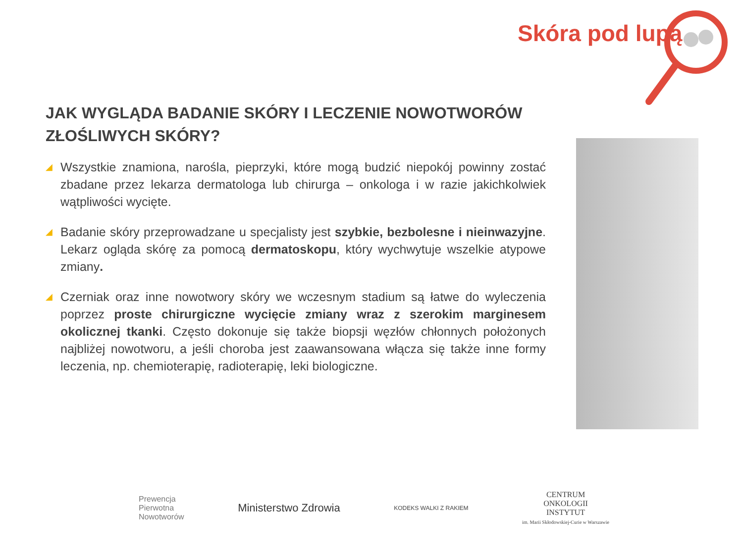Skóra pod lupą
JAK WYGLĄDA BADANIE SKÓRY I LECZENIE NOWOTWORÓW ZŁOŚLIWYCH SKÓRY?
◢
Wszystkie znamiona, narośla, pieprzyki, które mogą budzić niepokój powinny zostać zbadane przez lekarza dermatologa lub chirurga – onkologa i w razie jakichkolwiek wątpliwości wycięte.
◢
Badanie skóry przeprowadzane u specjalisty jest szybkie, bezbolesne i nieinwazyjne. Lekarz ogląda skórę za pomocą dermatoskopu, który wychwytuje wszelkie atypowe zmiany.
◢
Czerniak oraz inne nowotwory skóry we wczesnym stadium są łatwe do wyleczenia poprzez proste chirurgiczne wycięcie zmiany wraz z szerokim marginesem okolicznej tkanki. Często dokonuje się także biopsji węzłów chłonnych położonych najbliżej nowotworu, a jeśli choroba jest zaawansowana włącza się także inne formy leczenia, np. chemioterapię, radioterapię, leki biologiczne.
Prewencja
Pierwotna
Nowotworów
Ministerstwo Zdrowia
KODEKS WALKI Z RAKIEM
CENTRUM
ONKOLOGII
INSTYTUT
im. Marii Skłodowskiej-Curie w Warszawie